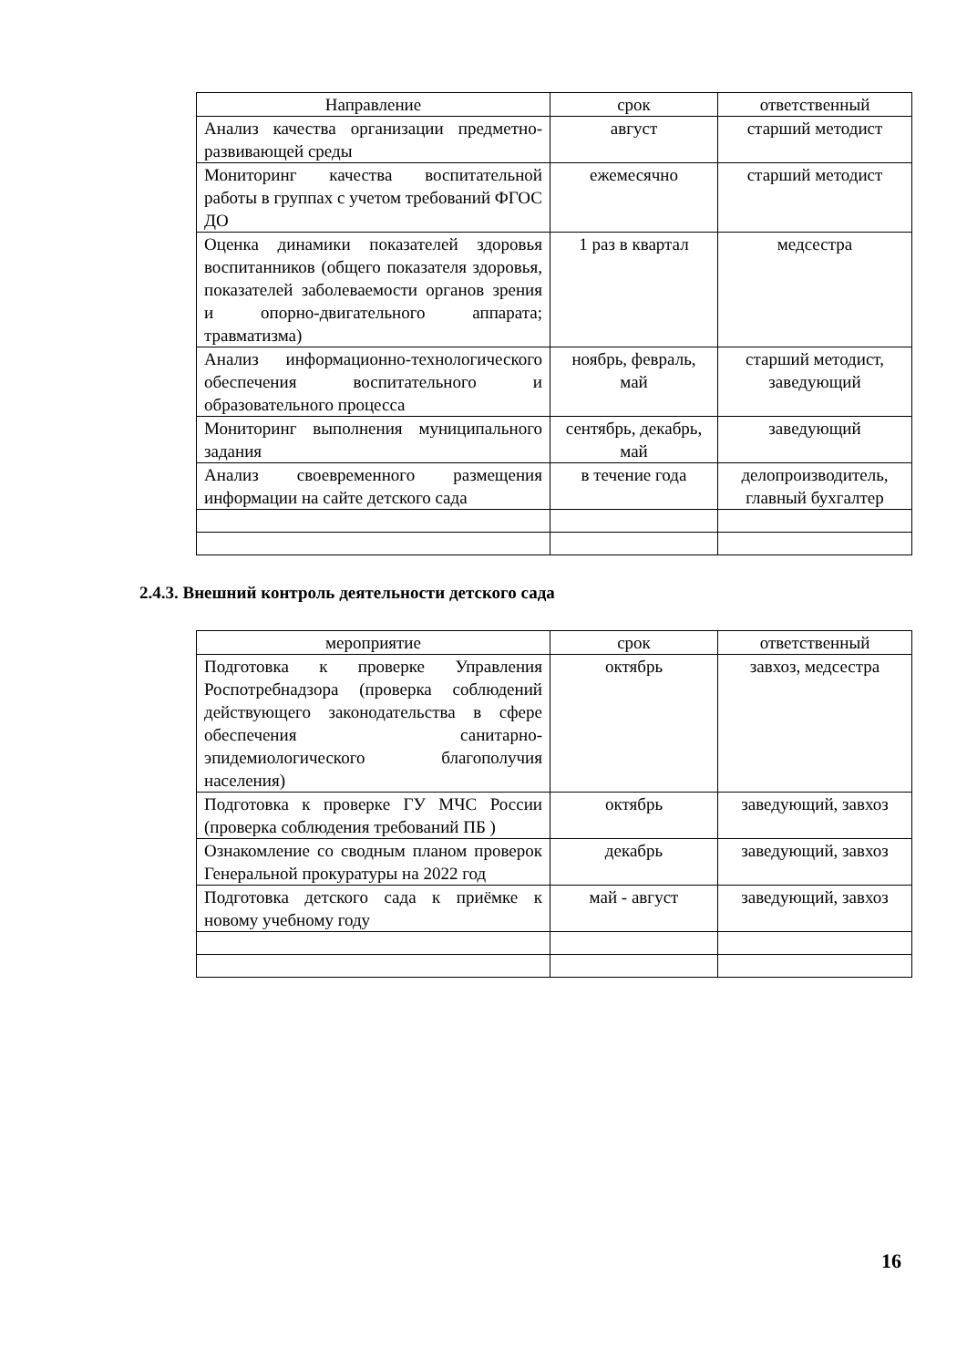| Направление | срок | ответственный |
| --- | --- | --- |
| Анализ качества организации предметно-развивающей среды | август | старший методист |
| Мониторинг качества воспитательной работы в группах с учетом требований ФГОС ДО | ежемесячно | старший методист |
| Оценка динамики показателей здоровья воспитанников (общего показателя здоровья, показателей заболеваемости органов зрения и опорно-двигательного аппарата; травматизма) | 1 раз в квартал | медсестра |
| Анализ информационно-технологического обеспечения воспитательного и образовательного процесса | ноябрь, февраль, май | старший методист, заведующий |
| Мониторинг выполнения муниципального задания | сентябрь, декабрь, май | заведующий |
| Анализ своевременного размещения информации на сайте детского сада | в течение года | делопроизводитель, главный бухгалтер |
2.4.3. Внешний контроль деятельности детского сада
| мероприятие | срок | ответственный |
| --- | --- | --- |
| Подготовка к проверке Управления Роспотребнадзора (проверка соблюдений действующего законодательства в сфере обеспечения санитарно-эпидемиологического благополучия населения) | октябрь | завхоз, медсестра |
| Подготовка к проверке ГУ МЧС России (проверка соблюдения требований ПБ ) | октябрь | заведующий, завхоз |
| Ознакомление со сводным планом проверок Генеральной прокуратуры на 2022 год | декабрь | заведующий, завхоз |
| Подготовка детского сада к приёмке к новому учебному году | май - август | заведующий, завхоз |
16